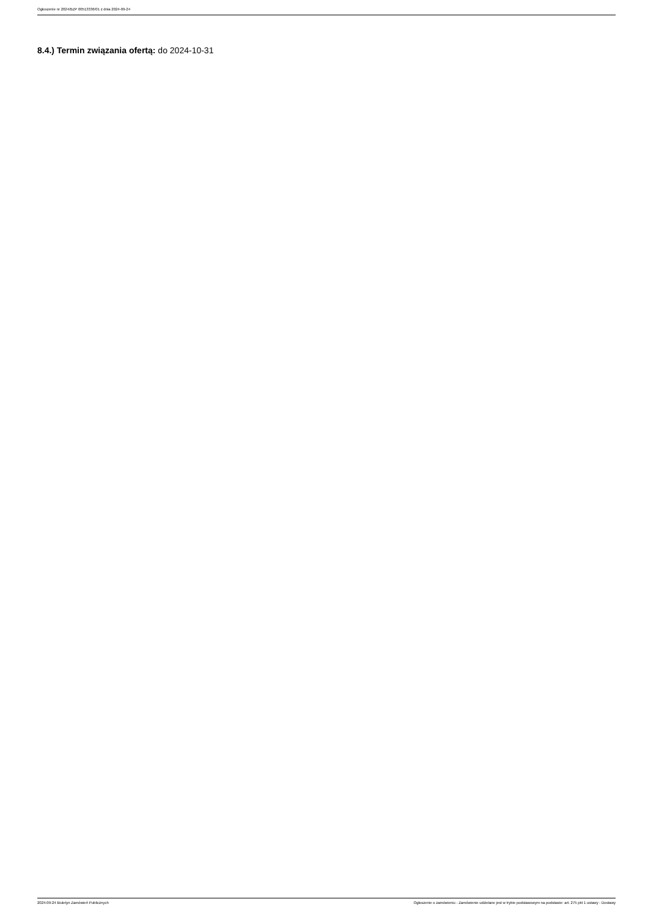Ogłoszenie nr 2024/BZP 00513336/01 z dnia 2024-09-24
8.4.) Termin związania ofertą: do 2024-10-31
2024-09-24 Biuletyn Zamówień Publicznych Ogłoszenie o zamówieniu - Zamówienie udzielane jest w trybie podstawowym na podstawie: art. 275 pkt 1 ustawy - Dostawy